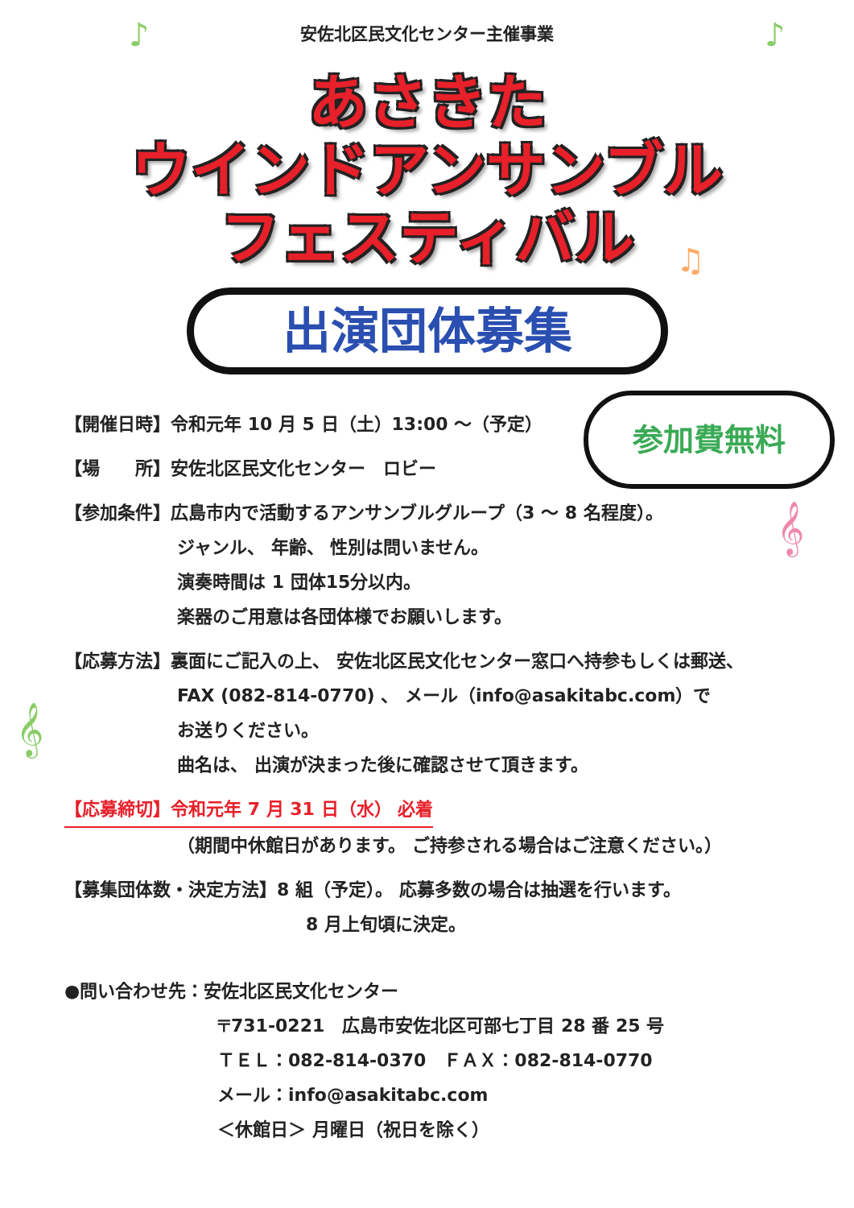安佐北区民文化センター主催事業
あさきた
ウインドアンサンブル
フェスティバル
出演団体募集
参加費無料
【開催日時】令和元年 10 月 5 日（土）13:00 ～（予定）
【場　　所】安佐北区民文化センター　ロビー
【参加条件】広島市内で活動するアンサンブルグループ（3 ～ 8 名程度）。
ジャンル、 年齢、 性別は問いません。
演奏時間は 1 団体15分以内。
楽器のご用意は各団体様でお願いします。
【応募方法】裏面にご記入の上、 安佐北区民文化センター窓口へ持参もしくは郵送、
FAX (082-814-0770) 、 メール（info@asakitabc.com）で
お送りください。
曲名は、 出演が決まった後に確認させて頂きます。
【応募締切】令和元年 7 月 31 日（水） 必着
（期間中休館日があります。 ご持参される場合はご注意ください。）
【募集団体数・決定方法】8 組（予定）。 応募多数の場合は抽選を行います。
8 月上旬頃に決定。
●問い合わせ先：安佐北区民文化センター
〒731-0221　広島市安佐北区可部七丁目 28 番 25 号
ＴＥＬ：082-814-0370　ＦＡＸ：082-814-0770
メール：info@asakitabc.com
＜休館日＞ 月曜日（祝日を除く）
♪ ♪
𝄞
𝄞
♫